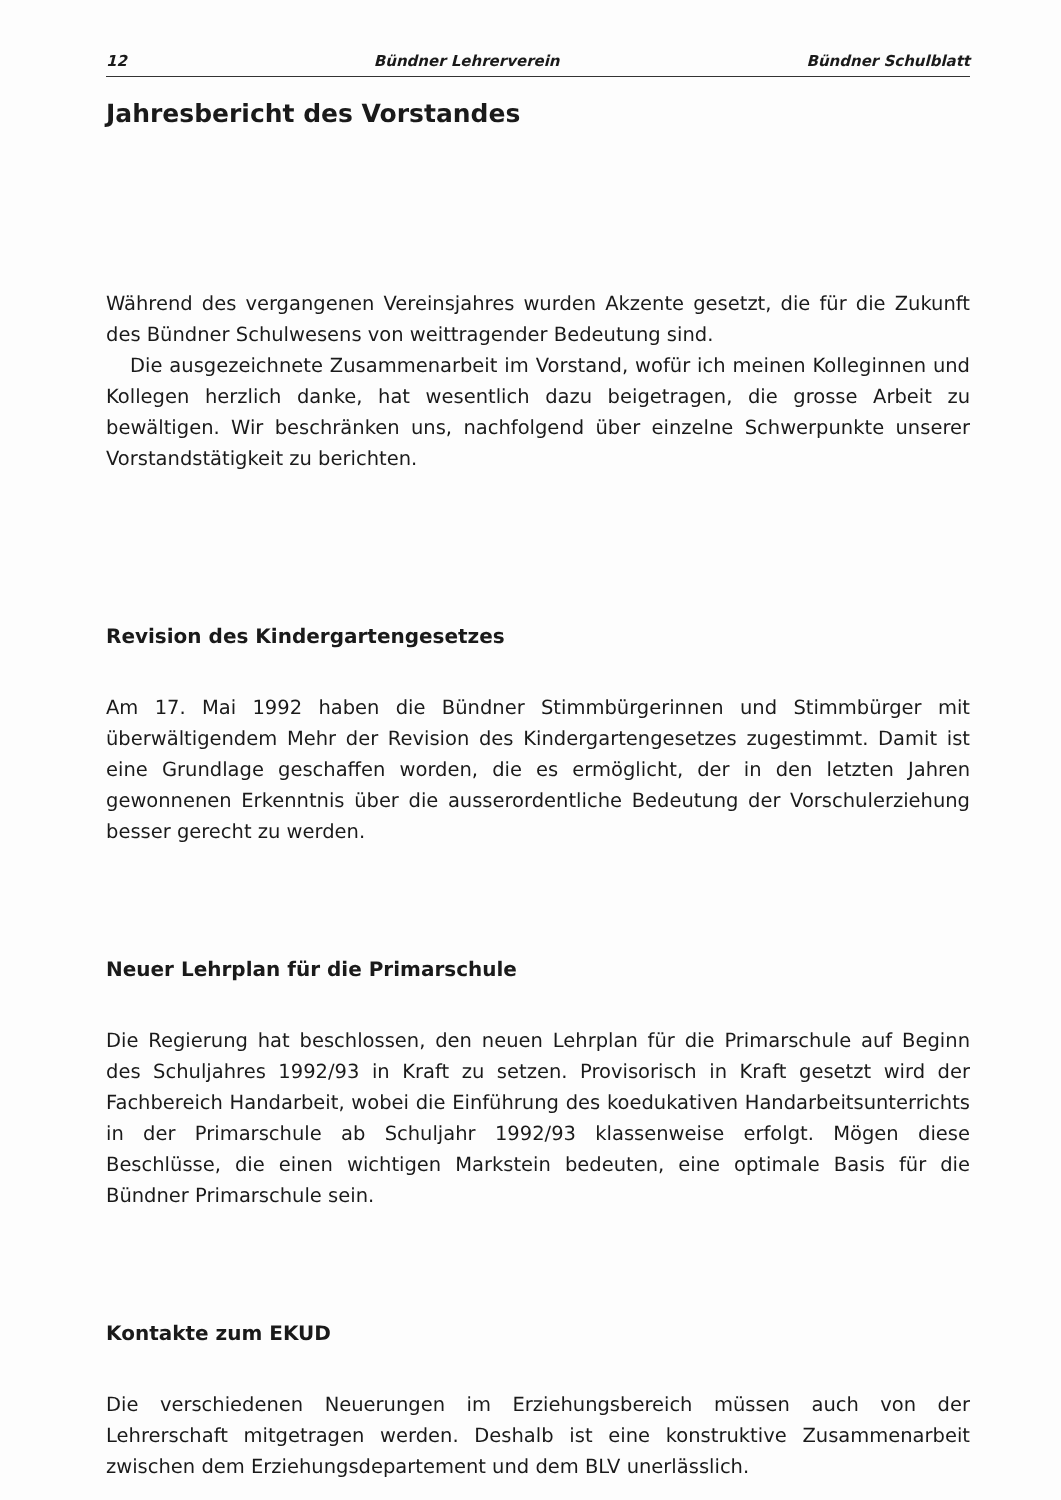12 Bündner Lehrerverein Bündner Schulblatt
Jahresbericht des Vorstandes
Während des vergangenen Vereinsjahres wurden Akzente gesetzt, die für die Zukunft des Bündner Schulwesens von weittragender Bedeutung sind.
Die ausgezeichnete Zusammenarbeit im Vorstand, wofür ich meinen Kolleginnen und Kollegen herzlich danke, hat wesentlich dazu beigetragen, die grosse Arbeit zu bewältigen. Wir beschränken uns, nachfolgend über einzelne Schwerpunkte unserer Vorstandstätigkeit zu berichten.
Revision des Kindergartengesetzes
Am 17. Mai 1992 haben die Bündner Stimmbürgerinnen und Stimmbürger mit überwältigendem Mehr der Revision des Kindergartengesetzes zugestimmt. Damit ist eine Grundlage geschaffen worden, die es ermöglicht, der in den letzten Jahren gewonnenen Erkenntnis über die ausserordentliche Bedeutung der Vorschulerziehung besser gerecht zu werden.
Neuer Lehrplan für die Primarschule
Die Regierung hat beschlossen, den neuen Lehrplan für die Primarschule auf Beginn des Schuljahres 1992/93 in Kraft zu setzen. Provisorisch in Kraft gesetzt wird der Fachbereich Handarbeit, wobei die Einführung des koedukativen Handarbeitsunterrichts in der Primarschule ab Schuljahr 1992/93 klassenweise erfolgt. Mögen diese Beschlüsse, die einen wichtigen Markstein bedeuten, eine optimale Basis für die Bündner Primarschule sein.
Kontakte zum EKUD
Die verschiedenen Neuerungen im Erziehungsbereich müssen auch von der Lehrerschaft mitgetragen werden. Deshalb ist eine konstruktive Zusammenarbeit zwischen dem Erziehungsdepartement und dem BLV unerlässlich.